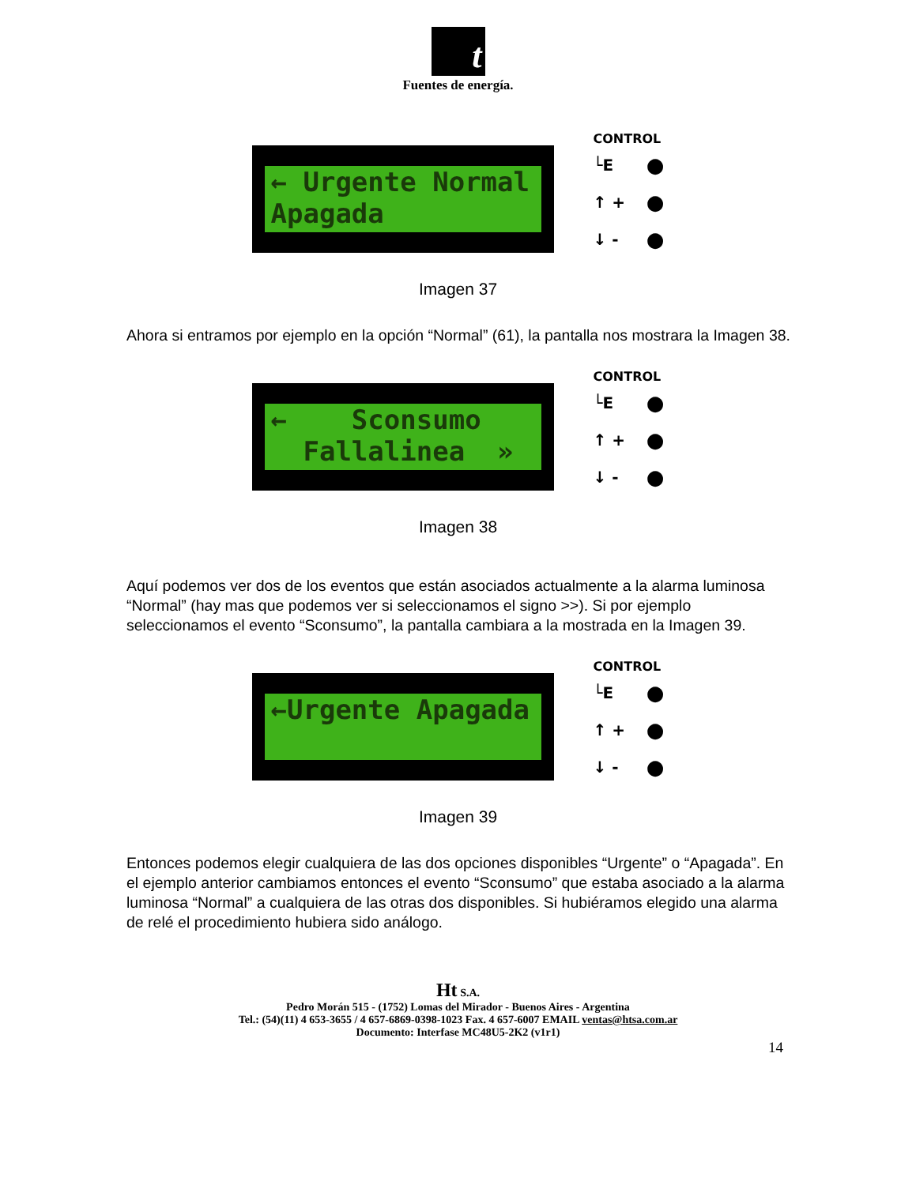t
Fuentes de energía.
← Urgente Normal Apagada
CONTROL
└E ●
↑ + ●
↓ - ●
Imagen 37
Ahora si entramos por ejemplo en la opción “Normal” (61), la pantalla nos mostrara la Imagen 38.
← Sconsumo Fallalinea »
CONTROL
└E ●
↑ + ●
↓ - ●
Imagen 38
Aquí podemos ver dos de los eventos que están asociados actualmente a la alarma luminosa “Normal” (hay mas que podemos ver si seleccionamos el signo >>). Si por ejemplo seleccionamos el evento “Sconsumo”, la pantalla cambiara a la mostrada en la Imagen 39.
←Urgente Apagada
CONTROL
└E ●
↑ + ●
↓ - ●
Imagen 39
Entonces podemos elegir cualquiera de las dos opciones disponibles “Urgente” o “Apagada”. En el ejemplo anterior cambiamos entonces el evento “Sconsumo” que estaba asociado a la alarma luminosa “Normal” a cualquiera de las otras dos disponibles. Si hubiéramos elegido una alarma de relé el procedimiento hubiera sido análogo.
Ht S.A.
Pedro Morán 515 - (1752) Lomas del Mirador - Buenos Aires - Argentina
Tel.: (54)(11) 4 653-3655 / 4 657-6869-0398-1023 Fax. 4 657-6007 EMAIL ventas@htsa.com.ar
Documento: Interfase MC48U5-2K2 (v1r1)
14